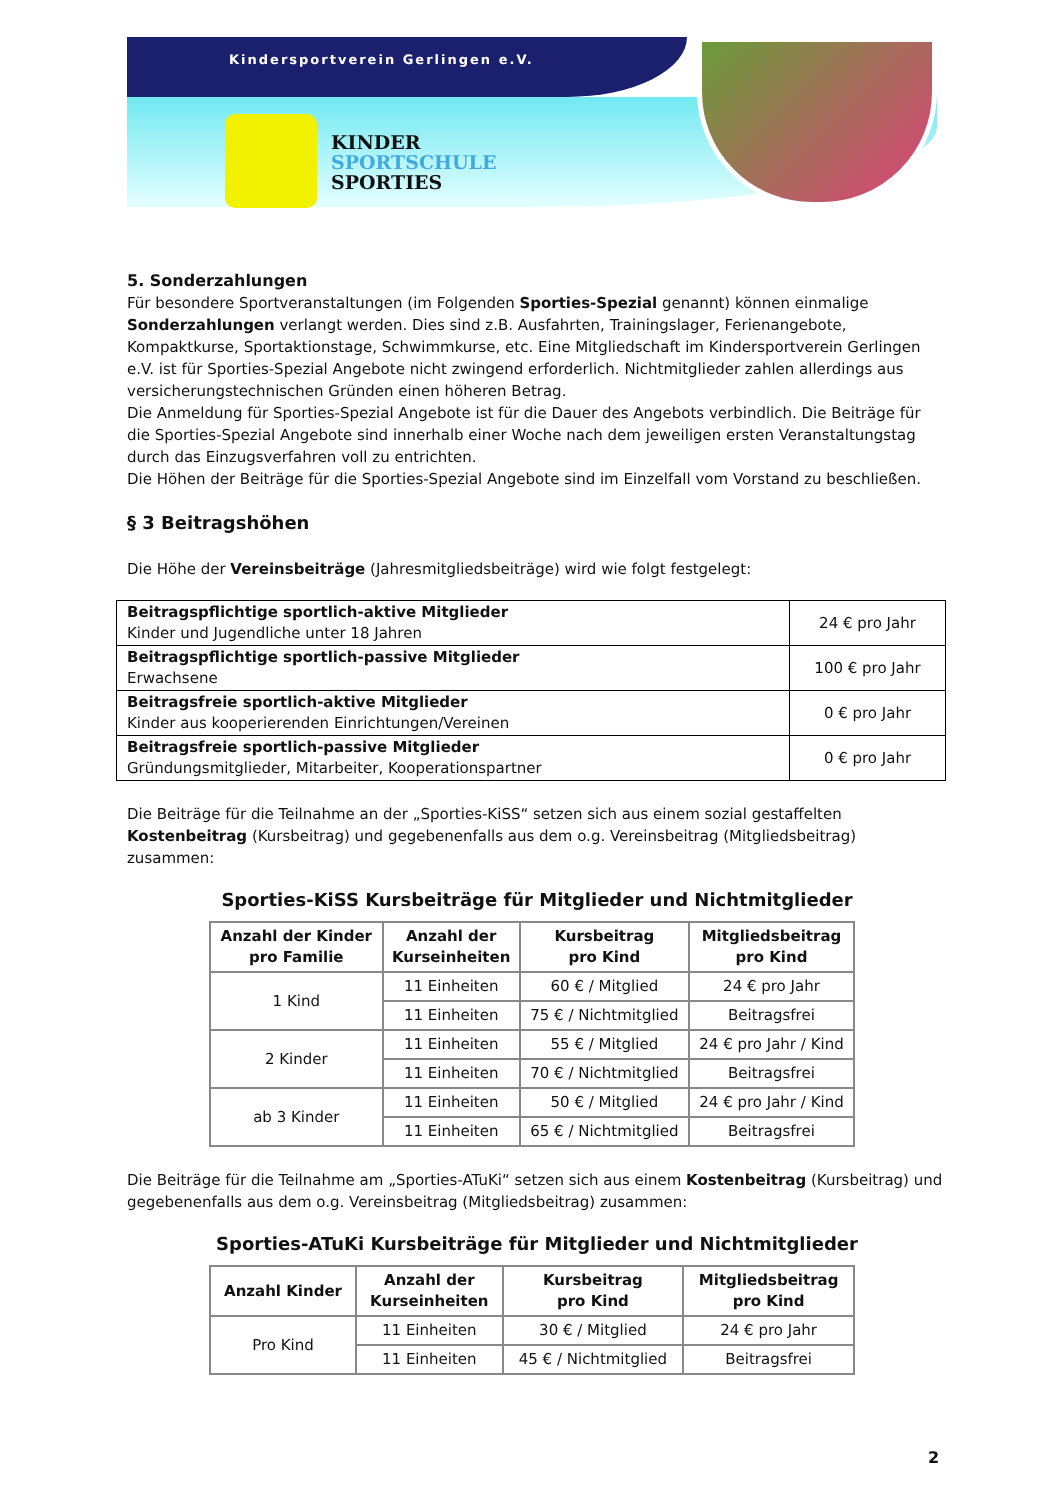Kindersportverein Gerlingen e.V.
KINDER
SPORTSCHULE
SPORTIES
5. Sonderzahlungen
Für besondere Sportveranstaltungen (im Folgenden Sporties-Spezial genannt) können einmalige Sonderzahlungen verlangt werden. Dies sind z.B. Ausfahrten, Trainingslager, Ferienangebote, Kompaktkurse, Sportaktionstage, Schwimmkurse, etc. Eine Mitgliedschaft im Kindersportverein Gerlingen e.V. ist für Sporties-Spezial Angebote nicht zwingend erforderlich. Nichtmitglieder zahlen allerdings aus versicherungstechnischen Gründen einen höheren Betrag.
Die Anmeldung für Sporties-Spezial Angebote ist für die Dauer des Angebots verbindlich. Die Beiträge für die Sporties-Spezial Angebote sind innerhalb einer Woche nach dem jeweiligen ersten Veranstaltungstag durch das Einzugsverfahren voll zu entrichten.
Die Höhen der Beiträge für die Sporties-Spezial Angebote sind im Einzelfall vom Vorstand zu beschließen.
§ 3 Beitragshöhen
Die Höhe der Vereinsbeiträge (Jahresmitgliedsbeiträge) wird wie folgt festgelegt:
| Beitragspflichtige sportlich-aktive Mitglieder Kinder und Jugendliche unter 18 Jahren | 24 € pro Jahr |
| Beitragspflichtige sportlich-passive Mitglieder Erwachsene | 100 € pro Jahr |
| Beitragsfreie sportlich-aktive Mitglieder Kinder aus kooperierenden Einrichtungen/Vereinen | 0 € pro Jahr |
| Beitragsfreie sportlich-passive Mitglieder Gründungsmitglieder, Mitarbeiter, Kooperationspartner | 0 € pro Jahr |
Die Beiträge für die Teilnahme an der „Sporties-KiSS“ setzen sich aus einem sozial gestaffelten Kostenbeitrag (Kursbeitrag) und gegebenenfalls aus dem o.g. Vereinsbeitrag (Mitgliedsbeitrag) zusammen:
Sporties-KiSS Kursbeiträge für Mitglieder und Nichtmitglieder
| Anzahl der Kinder pro Familie | Anzahl der Kurseinheiten | Kursbeitrag pro Kind | Mitgliedsbeitrag pro Kind |
| --- | --- | --- | --- |
| 1 Kind | 11 Einheiten | 60 € / Mitglied | 24 € pro Jahr |
| | 11 Einheiten | 75 € / Nichtmitglied | Beitragsfrei |
| 2 Kinder | 11 Einheiten | 55 € / Mitglied | 24 € pro Jahr / Kind |
| | 11 Einheiten | 70 € / Nichtmitglied | Beitragsfrei |
| ab 3 Kinder | 11 Einheiten | 50 € / Mitglied | 24 € pro Jahr / Kind |
| | 11 Einheiten | 65 € / Nichtmitglied | Beitragsfrei |
Die Beiträge für die Teilnahme am „Sporties-ATuKi“ setzen sich aus einem Kostenbeitrag (Kursbeitrag) und gegebenenfalls aus dem o.g. Vereinsbeitrag (Mitgliedsbeitrag) zusammen:
Sporties-ATuKi Kursbeiträge für Mitglieder und Nichtmitglieder
| Anzahl Kinder | Anzahl der Kurseinheiten | Kursbeitrag pro Kind | Mitgliedsbeitrag pro Kind |
| --- | --- | --- | --- |
| Pro Kind | 11 Einheiten | 30 € / Mitglied | 24 € pro Jahr |
| | 11 Einheiten | 45 € / Nichtmitglied | Beitragsfrei |
2